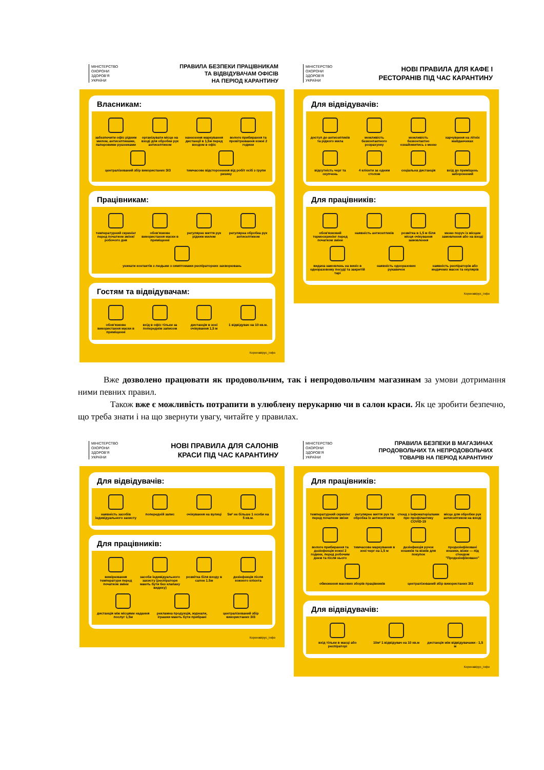МІНІСТЕРСТВО
ОХОРОНИ
ЗДОРОВ'Я
УКРАЇНИ
ПРАВИЛА БЕЗПЕКИ ПРАЦІВНИКАМ
ТА ВІДВІДУВАЧАМ ОФІСІВ
НА ПЕРІОД КАРАНТИНУ
Власникам:
забезпечити офіс рідким милом, антисептиками, паперовими рушниками
організувати місце на вході для обробки рук антисептиком
нанесення маркування дистанції в 1,5м перед входом в офіс
вологе прибирання та провітрювання кожні 2 години
централізований збір використаних ЗІЗ
тимчасове відсторонення від робіт осіб з групи ризику
Працівникам:
температурний скринінг перед початком зміни/ робочого дня
обов'язкове використання маски в приміщенні
регулярне миття рук рідким милом
регулярна обробка рук антисептиком
уникати контактів з людьми з симптомами респіраторних захворювань
Гостям та відвідувачам:
обов'язкове використання маски в приміщенні
вхід в офіс тільки за попереднім записом
дистанція в зоні очікування 1,5 м
1 відвідувач на 10 кв.м.
Коронавірус_інфо
МІНІСТЕРСТВО
ОХОРОНИ
ЗДОРОВ'Я
УКРАЇНИ
НОВІ ПРАВИЛА ДЛЯ КАФЕ І
РЕСТОРАНІВ ПІД ЧАС КАРАНТИНУ
Для відвідувачів:
доступ до антисептиків та рідкого мила
можливість безконтактного розрахунку
можливість безконтактно ознайомитись з меню
харчування на літніх майданчиках
відсутність черг та скупчень
4 клієнти за одним столом
соціальна дистанція
вхід до приміщень заборонений
Для працівників:
обов'язковий термоскринінг перед початком зміни
наявність антисептиків
розмітка в 1,5 м біля місця очікування замовлення
меню поруч із місцем замовлення або на вході
видача замовлень на виніс в одноразовому посуді та закритій тарі
наявність одноразових рукавичок
наявність респіраторів або медичних масок та окулярів
Коронавірус_інфо
Вже дозволено працювати як продовольчим, так і непродовольчим магазинам за умови дотримання ними певних правил.
Також вже є можливість потрапити в улюблену перукарню чи в салон краси. Як це зробити безпечно, що треба знати і на що звернути увагу, читайте у правилах.
МІНІСТЕРСТВО
ОХОРОНИ
ЗДОРОВ'Я
УКРАЇНИ
НОВІ ПРАВИЛА ДЛЯ САЛОНІВ
КРАСИ ПІД ЧАС КАРАНТИНУ
Для відвідувачів:
наявність засобів індивідуального захисту
попередній запис
очікування на вулиці
5м² не більше 1 особи на 5 кв.м.
Для працівників:
вимірювання температури перед початком зміни
засоби індивідуального захисту (респіратори мають бути без клапану видиху)
розмітка біля входу в салон 1.5м
дезінфекція після кожного клієнта
дистанція між місцями надання послуг 1,5м
рекламна продукція, журнали, іграшки мають бути прибрані
централізований збір використаних ЗІЗ
Коронавірус_інфо
МІНІСТЕРСТВО
ОХОРОНИ
ЗДОРОВ'Я
УКРАЇНИ
ПРАВИЛА БЕЗПЕКИ В МАГАЗИНАХ
ПРОДОВОЛЬЧИХ ТА НЕПРОДОВОЛЬЧИХ
ТОВАРІВ НА ПЕРІОД КАРАНТИНУ
Для працівників:
температурний скринінг перед початком зміни
регулярне миття рук та обробка їх антисептиком
стенд з інфоматеріалами про профілактику COVID-19
місце для обробки рук антисептиком на вході
вологе прибирання та дезінфекція кожні 2 години, перед робочим днем та після нього
тимчасове маркування в зоні черг на 1,5 м
дезінфекція ручок кошиків та візків для покупок
продезінфіковані кошики, візки — під стендом "Продезінфіковано"
обмеження масових зборів працівників
централізований збір використаних ЗІЗ
Для відвідувачів:
вхід тільки в масці або респіраторі
10м² 1 відвідувач на 10 кв.м
дистанція між відвідувачами - 1,5 м
Коронавірус_інфо